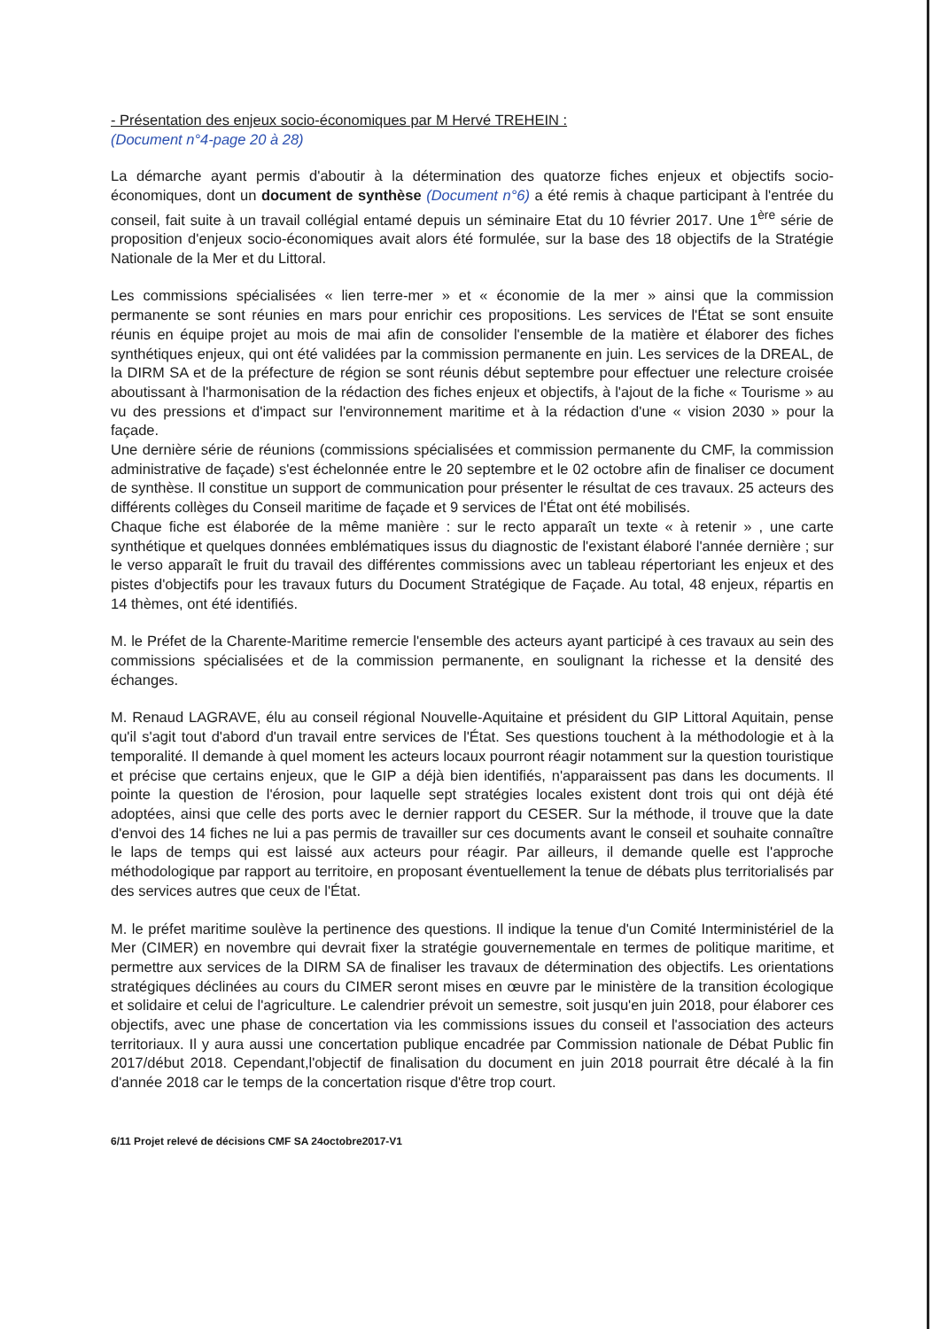- Présentation des enjeux socio-économiques par M Hervé TREHEIN :
(Document n°4-page 20 à 28)
La démarche ayant permis d'aboutir à la détermination des quatorze fiches enjeux et objectifs socio-économiques, dont un document de synthèse (Document n°6) a été remis à chaque participant à l'entrée du conseil, fait suite à un travail collégial entamé depuis un séminaire Etat du 10 février 2017. Une 1<sup>ère</sup> série de proposition d'enjeux socio-économiques avait alors été formulée, sur la base des 18 objectifs de la Stratégie Nationale de la Mer et du Littoral.
Les commissions spécialisées « lien terre-mer » et « économie de la mer » ainsi que la commission permanente se sont réunies en mars pour enrichir ces propositions. Les services de l'État se sont ensuite réunis en équipe projet au mois de mai afin de consolider l'ensemble de la matière et élaborer des fiches synthétiques enjeux, qui ont été validées par la commission permanente en juin. Les services de la DREAL, de la DIRM SA et de la préfecture de région se sont réunis début septembre pour effectuer une relecture croisée aboutissant à l'harmonisation de la rédaction des fiches enjeux et objectifs, à l'ajout de la fiche « Tourisme » au vu des pressions et d'impact sur l'environnement maritime et à la rédaction d'une « vision 2030 » pour la façade.
Une dernière série de réunions (commissions spécialisées et commission permanente du CMF, la commission administrative de façade) s'est échelonnée entre le 20 septembre et le 02 octobre afin de finaliser ce document de synthèse. Il constitue un support de communication pour présenter le résultat de ces travaux. 25 acteurs des différents collèges du Conseil maritime de façade et 9 services de l'État ont été mobilisés.
Chaque fiche est élaborée de la même manière : sur le recto apparaît un texte « à retenir » , une carte synthétique et quelques données emblématiques issus du diagnostic de l'existant élaboré l'année dernière ; sur le verso apparaît le fruit du travail des différentes commissions avec un tableau répertoriant les enjeux et des pistes d'objectifs pour les travaux futurs du Document Stratégique de Façade. Au total, 48 enjeux, répartis en 14 thèmes, ont été identifiés.
M. le Préfet de la Charente-Maritime remercie l'ensemble des acteurs ayant participé à ces travaux au sein des commissions spécialisées et de la commission permanente, en soulignant la richesse et la densité des échanges.
M. Renaud LAGRAVE, élu au conseil régional Nouvelle-Aquitaine et président du GIP Littoral Aquitain, pense qu'il s'agit tout d'abord d'un travail entre services de l'État. Ses questions touchent à la méthodologie et à la temporalité. Il demande à quel moment les acteurs locaux pourront réagir notamment sur la question touristique et précise que certains enjeux, que le GIP a déjà bien identifiés, n'apparaissent pas dans les documents. Il pointe la question de l'érosion, pour laquelle sept stratégies locales existent dont trois qui ont déjà été adoptées, ainsi que celle des ports avec le dernier rapport du CESER. Sur la méthode, il trouve que la date d'envoi des 14 fiches ne lui a pas permis de travailler sur ces documents avant le conseil et souhaite connaître le laps de temps qui est laissé aux acteurs pour réagir. Par ailleurs, il demande quelle est l'approche méthodologique par rapport au territoire, en proposant éventuellement la tenue de débats plus territorialisés par des services autres que ceux de l'État.
M. le préfet maritime soulève la pertinence des questions. Il indique la tenue d'un Comité Interministériel de la Mer (CIMER) en novembre qui devrait fixer la stratégie gouvernementale en termes de politique maritime, et permettre aux services de la DIRM SA de finaliser les travaux de détermination des objectifs. Les orientations stratégiques déclinées au cours du CIMER seront mises en œuvre par le ministère de la transition écologique et solidaire et celui de l'agriculture. Le calendrier prévoit un semestre, soit jusqu'en juin 2018, pour élaborer ces objectifs, avec une phase de concertation via les commissions issues du conseil et l'association des acteurs territoriaux. Il y aura aussi une concertation publique encadrée par Commission nationale de Débat Public fin 2017/début 2018. Cependant,l'objectif de finalisation du document en juin 2018 pourrait être décalé à la fin d'année 2018 car le temps de la concertation risque d'être trop court.
6/11 Projet relevé de décisions CMF SA 24octobre2017-V1